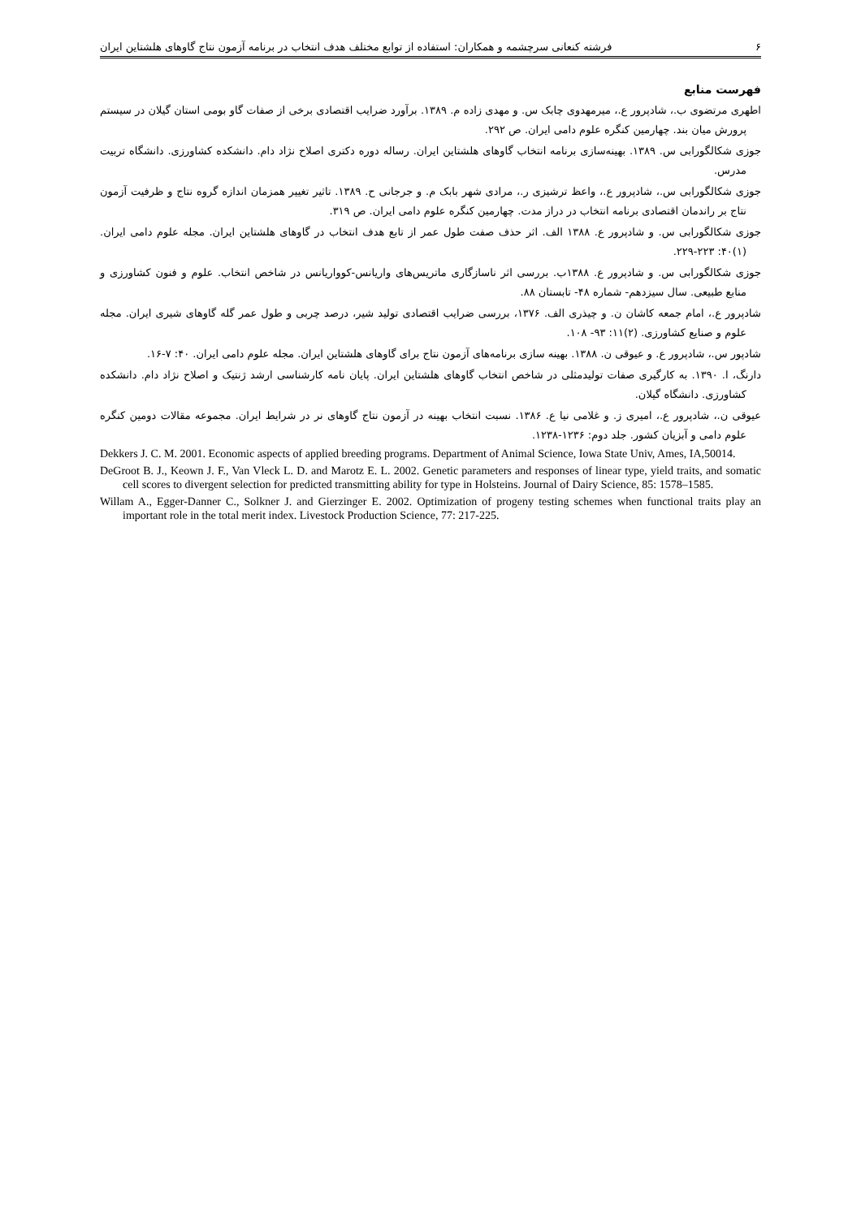۶ فرشته کنعانی سرچشمه و همکاران: استفاده از توابع مختلف هدف انتخاب در برنامه آزمون نتاج گاوهای هلشتاین ایران
فهرست منابع
اطهری مرتضوی ب.، شادپرور ع.، میرمهدوی چابک س. و مهدی زاده م. ۱۳۸۹. برآورد ضرایب اقتصادی برخی از صفات گاو بومی استان گیلان در سیستم پرورش میان بند. چهارمین کنگره علوم دامی ایران. ص ۲۹۲.
جوزی شکالگورابی س. ۱۳۸۹. بهینه‌سازی برنامه انتخاب گاوهای هلشتاین ایران. رساله دوره دکتری اصلاح نژاد دام. دانشکده کشاورزی. دانشگاه تربیت مدرس.
جوزی شکالگورابی س.، شادپرور ع.، واعظ ترشیزی ر.، مرادی شهر بابک م. و جرجانی ح. ۱۳۸۹. تاثیر تغییر همزمان اندازه گروه نتاج و ظرفیت آزمون نتاج بر راندمان اقتصادی برنامه انتخاب در دراز مدت. چهارمین کنگره علوم دامی ایران. ص ۳۱۹.
جوزی شکالگورابی س. و شادپرور ع. ۱۳۸۸ الف. اثر حذف صفت طول عمر از تابع هدف انتخاب در گاوهای هلشتاین ایران. مجله علوم دامی ایران. (۱)۴۰: ۲۲۳-۲۲۹.
جوزی شکالگورابی س. و شادپرور ع. ۱۳۸۸ب. بررسی اثر ناسازگاری ماتریس‌های واریانس-کوواریانس در شاخص انتخاب. علوم و فنون کشاورزی و منابع طبیعی. سال سیزدهم- شماره ۴۸- تابستان ۸۸.
شادپرور ع.، امام جمعه کاشان ن. و چیذری الف. ۱۳۷۶، بررسی ضرایب اقتصادی تولید شیر، درصد چربی و طول عمر گله گاوهای شیری ایران. مجله علوم و صنایع کشاورزی. (۲)۱۱: ۹۳- ۱۰۸.
شادپور س.، شادپرور ع. و عیوقی ن. ۱۳۸۸. بهینه سازی برنامه‌های آزمون نتاج برای گاوهای هلشتاین ایران. مجله علوم دامی ایران. ۴۰: ۷-۱۶.
دارنگ، ا. ۱۳۹۰. به کارگیری صفات تولیدمثلی در شاخص انتخاب گاوهای هلشتاین ایران. پایان نامه کارشناسی ارشد ژنتیک و اصلاح نژاد دام. دانشکده کشاورزی. دانشگاه گیلان.
عیوقی ن.، شادپرور ع.، امیری ز. و غلامی نیا ع. ۱۳۸۶. نسبت انتخاب بهینه در آزمون نتاج گاوهای نر در شرایط ایران. مجموعه مقالات دومین کنگره علوم دامی و آبزیان کشور. جلد دوم: ۱۲۳۶-۱۲۳۸.
Dekkers J. C. M. 2001. Economic aspects of applied breeding programs. Department of Animal Science, Iowa State Univ, Ames, IA,50014.
DeGroot B. J., Keown J. F., Van Vleck L. D. and Marotz E. L. 2002. Genetic parameters and responses of linear type, yield traits, and somatic cell scores to divergent selection for predicted transmitting ability for type in Holsteins. Journal of Dairy Science, 85: 1578–1585.
Willam A., Egger-Danner C., Solkner J. and Gierzinger E. 2002. Optimization of progeny testing schemes when functional traits play an important role in the total merit index. Livestock Production Science, 77: 217-225.